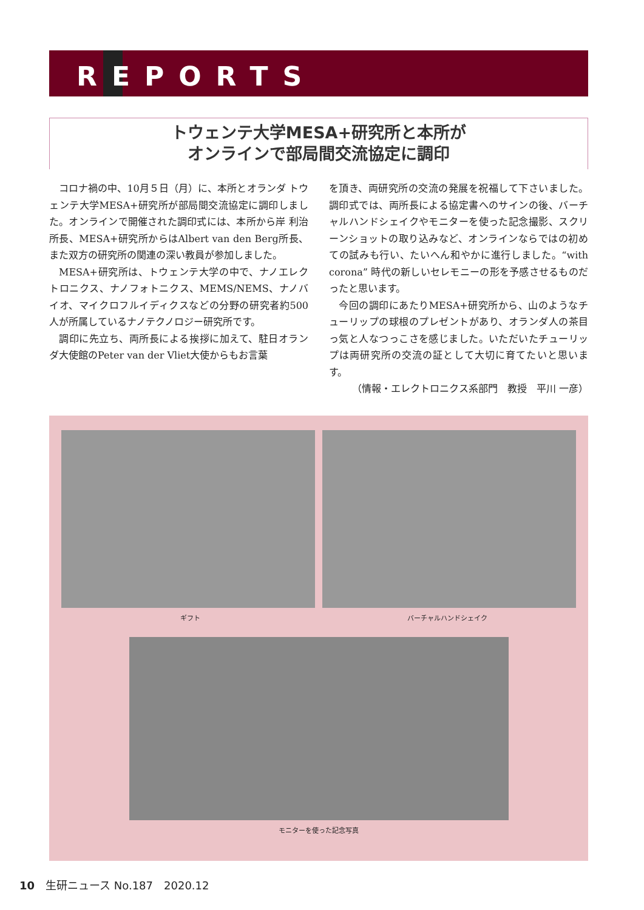REPORTS
トウェンテ大学MESA+研究所と本所が
オンラインで部局間交流協定に調印
コロナ禍の中、10月５日（月）に、本所とオランダ トウェンテ大学MESA+研究所が部局間交流協定に調印しました。オンラインで開催された調印式には、本所から岸 利治 所長、MESA+研究所からはAlbert van den Berg所長、また双方の研究所の関連の深い教員が参加しました。
MESA+研究所は、トウェンテ大学の中で、ナノエレクトロニクス、ナノフォトニクス、MEMS/NEMS、ナノバイオ、マイクロフルイディクスなどの分野の研究者約500人が所属しているナノテクノロジー研究所です。
調印に先立ち、両所長による挨拶に加えて、駐日オランダ大使館のPeter van der Vliet大使からもお言葉
を頂き、両研究所の交流の発展を祝福して下さいました。調印式では、両所長による協定書へのサインの後、バーチャルハンドシェイクやモニターを使った記念撮影、スクリーンショットの取り込みなど、オンラインならではの初めての試みも行い、たいへん和やかに進行しました。“with corona” 時代の新しいセレモニーの形を予感させるものだったと思います。
今回の調印にあたりMESA+研究所から、山のようなチューリップの球根のプレゼントがあり、オランダ人の茶目っ気と人なつっこさを感じました。いただいたチューリップは両研究所の交流の証として大切に育てたいと思います。
（情報・エレクトロニクス系部門　教授　平川 一彦）
ギフト バーチャルハンドシェイク
モニターを使った記念写真
10　生研ニュース No.187　2020.12